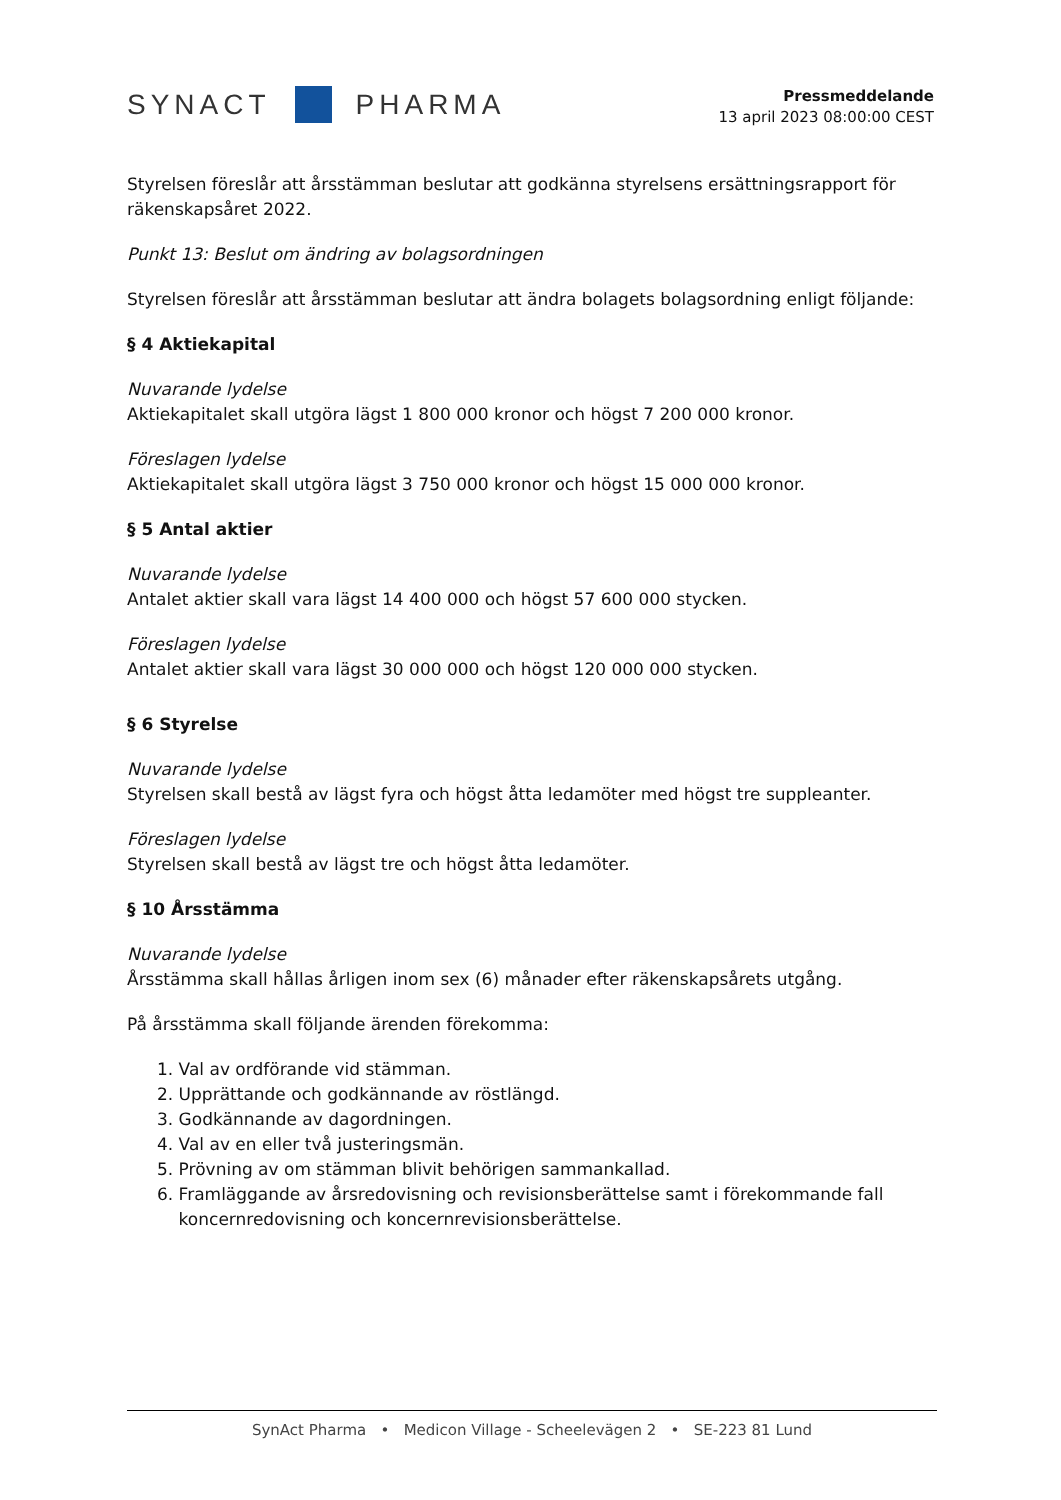SYNACT PHARMA
Pressmeddelande
13 april 2023 08:00:00 CEST
Styrelsen föreslår att årsstämman beslutar att godkänna styrelsens ersättningsrapport för räkenskapsåret 2022.
Punkt 13: Beslut om ändring av bolagsordningen
Styrelsen föreslår att årsstämman beslutar att ändra bolagets bolagsordning enligt följande:
§ 4 Aktiekapital
Nuvarande lydelse
Aktiekapitalet skall utgöra lägst 1 800 000 kronor och högst 7 200 000 kronor.
Föreslagen lydelse
Aktiekapitalet skall utgöra lägst 3 750 000 kronor och högst 15 000 000 kronor.
§ 5 Antal aktier
Nuvarande lydelse
Antalet aktier skall vara lägst 14 400 000 och högst 57 600 000 stycken.
Föreslagen lydelse
Antalet aktier skall vara lägst 30 000 000 och högst 120 000 000 stycken.
§ 6 Styrelse
Nuvarande lydelse
Styrelsen skall bestå av lägst fyra och högst åtta ledamöter med högst tre suppleanter.
Föreslagen lydelse
Styrelsen skall bestå av lägst tre och högst åtta ledamöter.
§ 10 Årsstämma
Nuvarande lydelse
Årsstämma skall hållas årligen inom sex (6) månader efter räkenskapsårets utgång.
På årsstämma skall följande ärenden förekomma:
1. Val av ordförande vid stämman.
2. Upprättande och godkännande av röstlängd.
3. Godkännande av dagordningen.
4. Val av en eller två justeringsmän.
5. Prövning av om stämman blivit behörigen sammankallad.
6. Framläggande av årsredovisning och revisionsberättelse samt i förekommande fall
koncernredovisning och koncernrevisionsberättelse.
SynAct Pharma • Medicon Village - Scheelevägen 2 • SE-223 81 Lund